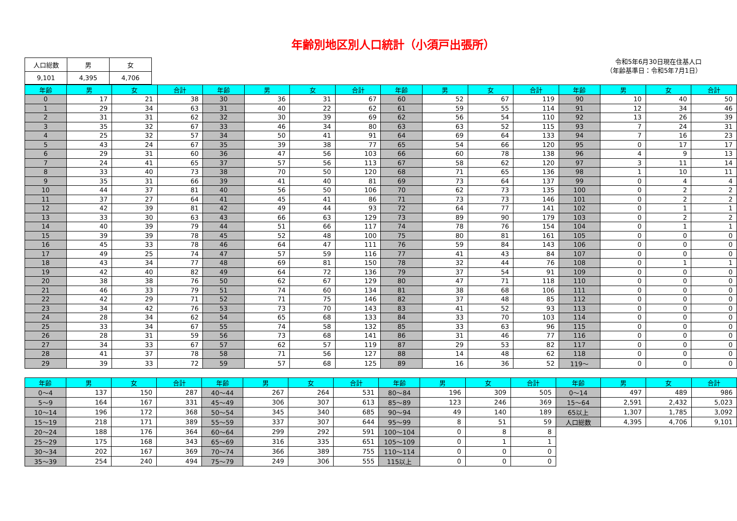年齢別地区別人口統計（小須戸出張所）
| 人口総数 | 男 | 女 |
| 9,101 | 4,395 | 4,706 |
令和5年6月30日現在住基人口
（年齢基準日：令和5年7月1日）
| 年齢 | 男 | 女 | 合計 | 年齢 | 男 | 女 | 合計 | 年齢 | 男 | 女 | 合計 | 年齢 | 男 | 女 | 合計 |
| --- | --- | --- | --- | --- | --- | --- | --- | --- | --- | --- | --- | --- | --- | --- | --- |
| 0 | 17 | 21 | 38 | 30 | 36 | 31 | 67 | 60 | 52 | 67 | 119 | 90 | 10 | 40 | 50 |
| 1 | 29 | 34 | 63 | 31 | 40 | 22 | 62 | 61 | 59 | 55 | 114 | 91 | 12 | 34 | 46 |
| 2 | 31 | 31 | 62 | 32 | 30 | 39 | 69 | 62 | 56 | 54 | 110 | 92 | 13 | 26 | 39 |
| 3 | 35 | 32 | 67 | 33 | 46 | 34 | 80 | 63 | 63 | 52 | 115 | 93 | 7 | 24 | 31 |
| 4 | 25 | 32 | 57 | 34 | 50 | 41 | 91 | 64 | 69 | 64 | 133 | 94 | 7 | 16 | 23 |
| 5 | 43 | 24 | 67 | 35 | 39 | 38 | 77 | 65 | 54 | 66 | 120 | 95 | 0 | 17 | 17 |
| 6 | 29 | 31 | 60 | 36 | 47 | 56 | 103 | 66 | 60 | 78 | 138 | 96 | 4 | 9 | 13 |
| 7 | 24 | 41 | 65 | 37 | 57 | 56 | 113 | 67 | 58 | 62 | 120 | 97 | 3 | 11 | 14 |
| 8 | 33 | 40 | 73 | 38 | 70 | 50 | 120 | 68 | 71 | 65 | 136 | 98 | 1 | 10 | 11 |
| 9 | 35 | 31 | 66 | 39 | 41 | 40 | 81 | 69 | 73 | 64 | 137 | 99 | 0 | 4 | 4 |
| 10 | 44 | 37 | 81 | 40 | 56 | 50 | 106 | 70 | 62 | 73 | 135 | 100 | 0 | 2 | 2 |
| 11 | 37 | 27 | 64 | 41 | 45 | 41 | 86 | 71 | 73 | 73 | 146 | 101 | 0 | 2 | 2 |
| 12 | 42 | 39 | 81 | 42 | 49 | 44 | 93 | 72 | 64 | 77 | 141 | 102 | 0 | 1 | 1 |
| 13 | 33 | 30 | 63 | 43 | 66 | 63 | 129 | 73 | 89 | 90 | 179 | 103 | 0 | 2 | 2 |
| 14 | 40 | 39 | 79 | 44 | 51 | 66 | 117 | 74 | 78 | 76 | 154 | 104 | 0 | 1 | 1 |
| 15 | 39 | 39 | 78 | 45 | 52 | 48 | 100 | 75 | 80 | 81 | 161 | 105 | 0 | 0 | 0 |
| 16 | 45 | 33 | 78 | 46 | 64 | 47 | 111 | 76 | 59 | 84 | 143 | 106 | 0 | 0 | 0 |
| 17 | 49 | 25 | 74 | 47 | 57 | 59 | 116 | 77 | 41 | 43 | 84 | 107 | 0 | 0 | 0 |
| 18 | 43 | 34 | 77 | 48 | 69 | 81 | 150 | 78 | 32 | 44 | 76 | 108 | 0 | 1 | 1 |
| 19 | 42 | 40 | 82 | 49 | 64 | 72 | 136 | 79 | 37 | 54 | 91 | 109 | 0 | 0 | 0 |
| 20 | 38 | 38 | 76 | 50 | 62 | 67 | 129 | 80 | 47 | 71 | 118 | 110 | 0 | 0 | 0 |
| 21 | 46 | 33 | 79 | 51 | 74 | 60 | 134 | 81 | 38 | 68 | 106 | 111 | 0 | 0 | 0 |
| 22 | 42 | 29 | 71 | 52 | 71 | 75 | 146 | 82 | 37 | 48 | 85 | 112 | 0 | 0 | 0 |
| 23 | 34 | 42 | 76 | 53 | 73 | 70 | 143 | 83 | 41 | 52 | 93 | 113 | 0 | 0 | 0 |
| 24 | 28 | 34 | 62 | 54 | 65 | 68 | 133 | 84 | 33 | 70 | 103 | 114 | 0 | 0 | 0 |
| 25 | 33 | 34 | 67 | 55 | 74 | 58 | 132 | 85 | 33 | 63 | 96 | 115 | 0 | 0 | 0 |
| 26 | 28 | 31 | 59 | 56 | 73 | 68 | 141 | 86 | 31 | 46 | 77 | 116 | 0 | 0 | 0 |
| 27 | 34 | 33 | 67 | 57 | 62 | 57 | 119 | 87 | 29 | 53 | 82 | 117 | 0 | 0 | 0 |
| 28 | 41 | 37 | 78 | 58 | 71 | 56 | 127 | 88 | 14 | 48 | 62 | 118 | 0 | 0 | 0 |
| 29 | 39 | 33 | 72 | 59 | 57 | 68 | 125 | 89 | 16 | 36 | 52 | 119～ | 0 | 0 | 0 |
| 年齢 | 男 | 女 | 合計 | 年齢 | 男 | 女 | 合計 | 年齢 | 男 | 女 | 合計 | 年齢 | 男 | 女 | 合計 |
| --- | --- | --- | --- | --- | --- | --- | --- | --- | --- | --- | --- | --- | --- | --- | --- |
| 0～4 | 137 | 150 | 287 | 40～44 | 267 | 264 | 531 | 80～84 | 196 | 309 | 505 | 0～14 | 497 | 489 | 986 |
| 5～9 | 164 | 167 | 331 | 45～49 | 306 | 307 | 613 | 85～89 | 123 | 246 | 369 | 15～64 | 2,591 | 2,432 | 5,023 |
| 10～14 | 196 | 172 | 368 | 50～54 | 345 | 340 | 685 | 90～94 | 49 | 140 | 189 | 65以上 | 1,307 | 1,785 | 3,092 |
| 15～19 | 218 | 171 | 389 | 55～59 | 337 | 307 | 644 | 95～99 | 8 | 51 | 59 | 人口総数 | 4,395 | 4,706 | 9,101 |
| 20～24 | 188 | 176 | 364 | 60～64 | 299 | 292 | 591 | 100～104 | 0 | 8 | 8 | | | | |
| 25～29 | 175 | 168 | 343 | 65～69 | 316 | 335 | 651 | 105～109 | 0 | 1 | 1 | | | | |
| 30～34 | 202 | 167 | 369 | 70～74 | 366 | 389 | 755 | 110～114 | 0 | 0 | 0 | | | | |
| 35～39 | 254 | 240 | 494 | 75～79 | 249 | 306 | 555 | 115以上 | 0 | 0 | 0 | | | | |